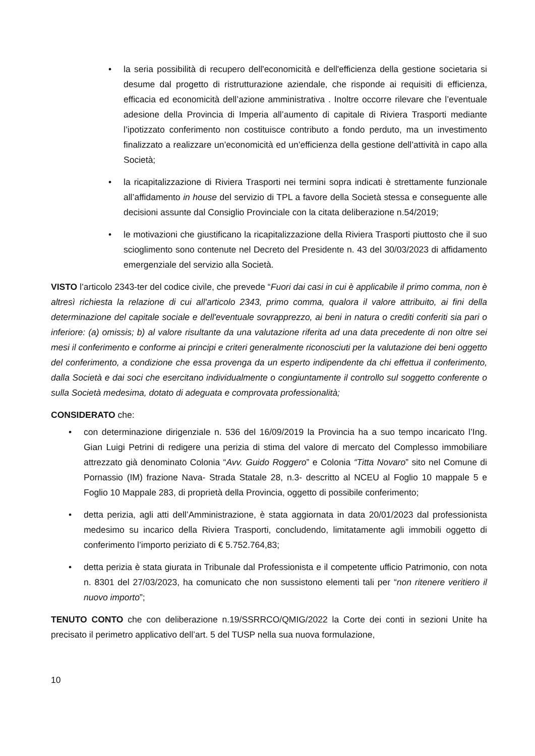• la seria possibilità di recupero dell'economicità e dell'efficienza della gestione societaria si desume dal progetto di ristrutturazione aziendale, che risponde ai requisiti di efficienza, efficacia ed economicità dell’azione amministrativa . Inoltre occorre rilevare che l’eventuale adesione della Provincia di Imperia all’aumento di capitale di Riviera Trasporti mediante l’ipotizzato conferimento non costituisce contributo a fondo perduto, ma un investimento finalizzato a realizzare un’economicità ed un’efficienza della gestione dell’attività in capo alla Società;
• la ricapitalizzazione di Riviera Trasporti nei termini sopra indicati è strettamente funzionale all’affidamento in house del servizio di TPL a favore della Società stessa e conseguente alle decisioni assunte dal Consiglio Provinciale con la citata deliberazione n.54/2019;
• le motivazioni che giustificano la ricapitalizzazione della Riviera Trasporti piuttosto che il suo scioglimento sono contenute nel Decreto del Presidente n. 43 del 30/03/2023 di affidamento emergenziale del servizio alla Società.
VISTO l’articolo 2343-ter del codice civile, che prevede “Fuori dai casi in cui è applicabile il primo comma, non è altresì richiesta la relazione di cui all'articolo 2343, primo comma, qualora il valore attribuito, ai fini della determinazione del capitale sociale e dell'eventuale sovrapprezzo, ai beni in natura o crediti conferiti sia pari o inferiore: (a) omissis; b) al valore risultante da una valutazione riferita ad una data precedente di non oltre sei mesi il conferimento e conforme ai principi e criteri generalmente riconosciuti per la valutazione dei beni oggetto del conferimento, a condizione che essa provenga da un esperto indipendente da chi effettua il conferimento, dalla Società e dai soci che esercitano individualmente o congiuntamente il controllo sul soggetto conferente o sulla Società medesima, dotato di adeguata e comprovata professionalità;
CONSIDERATO che:
• con determinazione dirigenziale n. 536 del 16/09/2019 la Provincia ha a suo tempo incaricato l’Ing. Gian Luigi Petrini di redigere una perizia di stima del valore di mercato del Complesso immobiliare attrezzato già denominato Colonia “Avv. Guido Roggero” e Colonia “Titta Novaro” sito nel Comune di Pornassio (IM) frazione Nava- Strada Statale 28, n.3- descritto al NCEU al Foglio 10 mappale 5 e Foglio 10 Mappale 283, di proprietà della Provincia, oggetto di possibile conferimento;
• detta perizia, agli atti dell’Amministrazione, è stata aggiornata in data 20/01/2023 dal professionista medesimo su incarico della Riviera Trasporti, concludendo, limitatamente agli immobili oggetto di conferimento l’importo periziato di € 5.752.764,83;
• detta perizia è stata giurata in Tribunale dal Professionista e il competente ufficio Patrimonio, con nota n. 8301 del 27/03/2023, ha comunicato che non sussistono elementi tali per “non ritenere veritiero il nuovo importo”;
TENUTO CONTO che con deliberazione n.19/SSRRCO/QMIG/2022 la Corte dei conti in sezioni Unite ha precisato il perimetro applicativo dell’art. 5 del TUSP nella sua nuova formulazione,
10